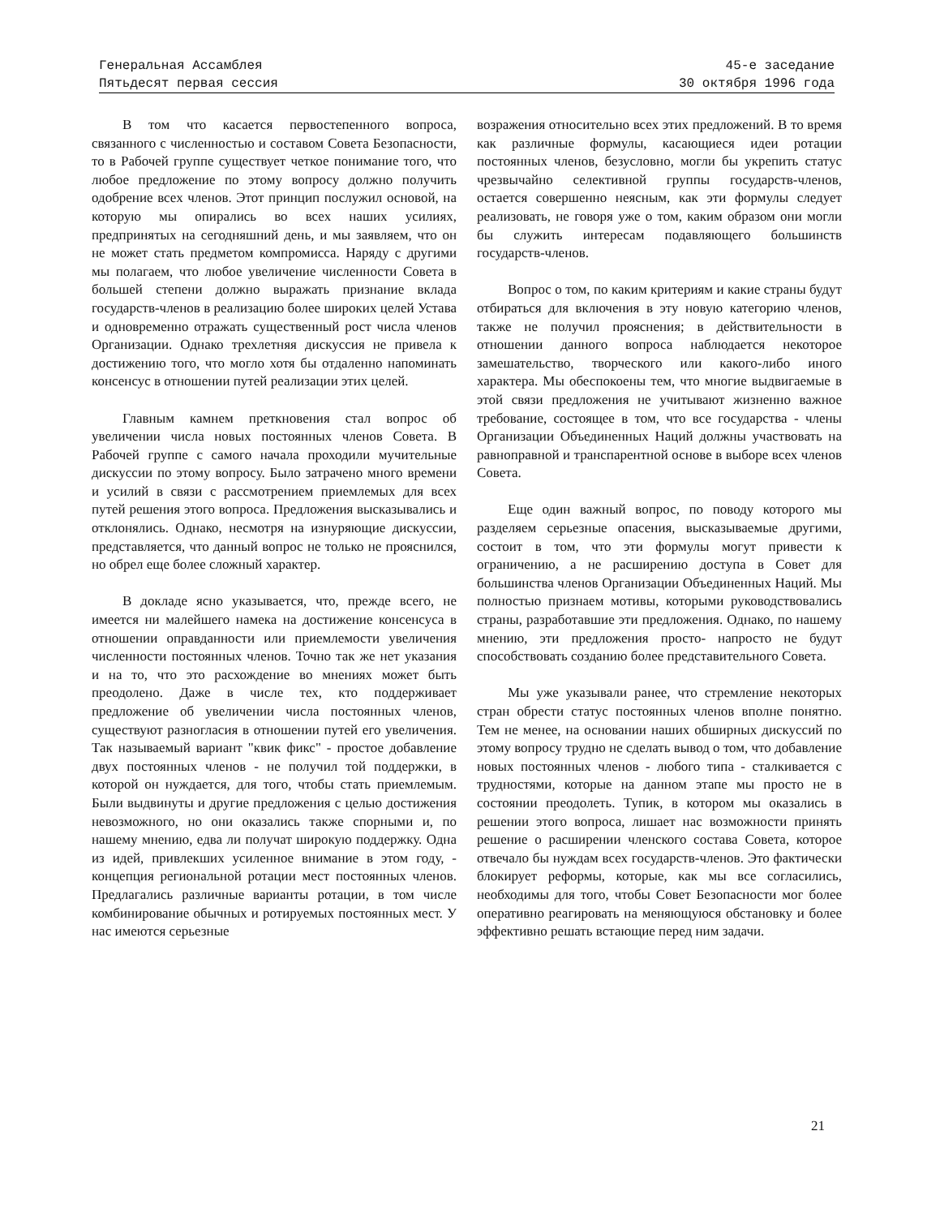Генеральная Ассамблея 45-е заседание
Пятьдесят первая сессия 30 октября 1996 года
В том что касается первостепенного вопроса, связанного с численностью и составом Совета Безопасности, то в Рабочей группе существует четкое понимание того, что любое предложение по этому вопросу должно получить одобрение всех членов. Этот принцип послужил основой, на которую мы опирались во всех наших усилиях, предпринятых на сегодняшний день, и мы заявляем, что он не может стать предметом компромисса. Наряду с другими мы полагаем, что любое увеличение численности Совета в большей степени должно выражать признание вклада государств-членов в реализацию более широких целей Устава и одновременно отражать существенный рост числа членов Организации. Однако трехлетняя дискуссия не привела к достижению того, что могло хотя бы отдаленно напоминать консенсус в отношении путей реализации этих целей.
Главным камнем преткновения стал вопрос об увеличении числа новых постоянных членов Совета. В Рабочей группе с самого начала проходили мучительные дискуссии по этому вопросу. Было затрачено много времени и усилий в связи с рассмотрением приемлемых для всех путей решения этого вопроса. Предложения высказывались и отклонялись. Однако, несмотря на изнуряющие дискуссии, представляется, что данный вопрос не только не прояснился, но обрел еще более сложный характер.
В докладе ясно указывается, что, прежде всего, не имеется ни малейшего намека на достижение консенсуса в отношении оправданности или приемлемости увеличения численности постоянных членов. Точно так же нет указания и на то, что это расхождение во мнениях может быть преодолено. Даже в числе тех, кто поддерживает предложение об увеличении числа постоянных членов, существуют разногласия в отношении путей его увеличения. Так называемый вариант "квик фикс" - простое добавление двух постоянных членов - не получил той поддержки, в которой он нуждается, для того, чтобы стать приемлемым. Были выдвинуты и другие предложения с целью достижения невозможного, но они оказались также спорными и, по нашему мнению, едва ли получат широкую поддержку. Одна из идей, привлекших усиленное внимание в этом году, - концепция региональной ротации мест постоянных членов. Предлагались различные варианты ротации, в том числе комбинирование обычных и ротируемых постоянных мест. У нас имеются серьезные
возражения относительно всех этих предложений. В то время как различные формулы, касающиеся идеи ротации постоянных членов, безусловно, могли бы укрепить статус чрезвычайно селективной группы государств-членов, остается совершенно неясным, как эти формулы следует реализовать, не говоря уже о том, каким образом они могли бы служить интересам подавляющего большинств государств-членов.
Вопрос о том, по каким критериям и какие страны будут отбираться для включения в эту новую категорию членов, также не получил прояснения; в действительности в отношении данного вопроса наблюдается некоторое замешательство, творческого или какого-либо иного характера. Мы обеспокоены тем, что многие выдвигаемые в этой связи предложения не учитывают жизненно важное требование, состоящее в том, что все государства - члены Организации Объединенных Наций должны участвовать на равноправной и транспарентной основе в выборе всех членов Совета.
Еще один важный вопрос, по поводу которого мы разделяем серьезные опасения, высказываемые другими, состоит в том, что эти формулы могут привести к ограничению, а не расширению доступа в Совет для большинства членов Организации Объединенных Наций. Мы полностью признаем мотивы, которыми руководствовались страны, разработавшие эти предложения. Однако, по нашему мнению, эти предложения просто- напросто не будут способствовать созданию более представительного Совета.
Мы уже указывали ранее, что стремление некоторых стран обрести статус постоянных членов вполне понятно. Тем не менее, на основании наших обширных дискуссий по этому вопросу трудно не сделать вывод о том, что добавление новых постоянных членов - любого типа - сталкивается с трудностями, которые на данном этапе мы просто не в состоянии преодолеть. Тупик, в котором мы оказались в решении этого вопроса, лишает нас возможности принять решение о расширении членского состава Совета, которое отвечало бы нуждам всех государств-членов. Это фактически блокирует реформы, которые, как мы все согласились, необходимы для того, чтобы Совет Безопасности мог более оперативно реагировать на меняющуюся обстановку и более эффективно решать встающие перед ним задачи.
21